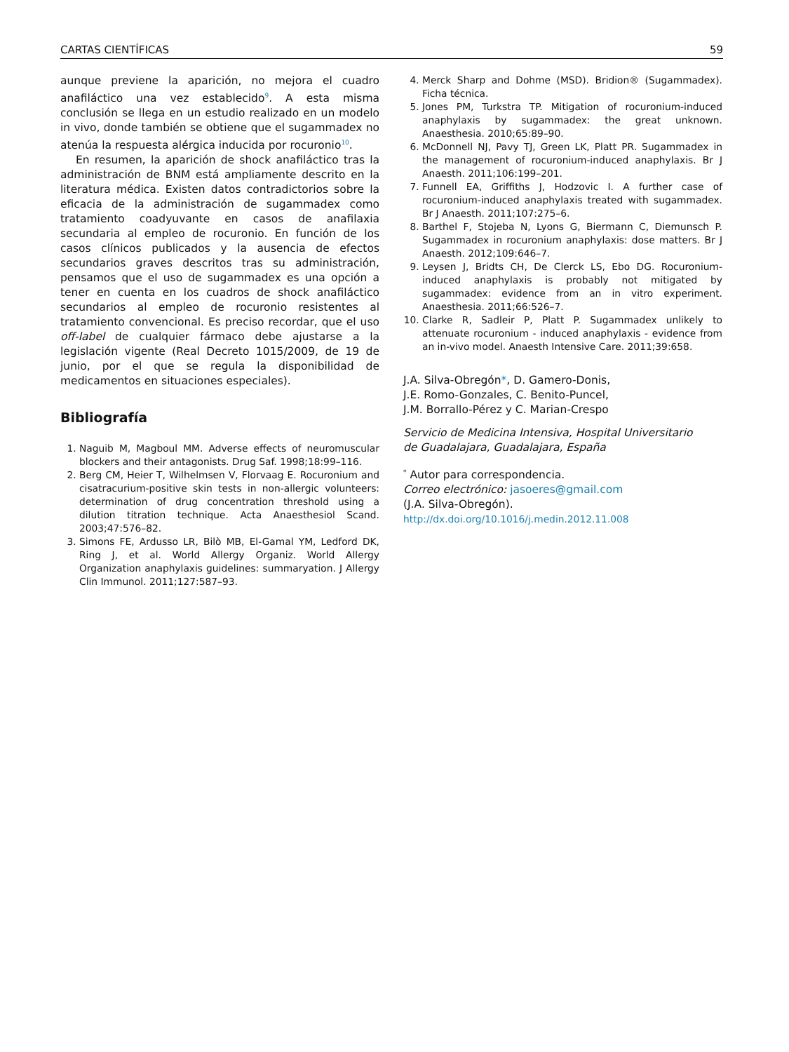CARTAS CIENTÍFICAS 59
aunque previene la aparición, no mejora el cuadro anafiláctico una vez establecido<sup>9</sup>. A esta misma conclusión se llega en un estudio realizado en un modelo in vivo, donde también se obtiene que el sugammadex no atenúa la respuesta alérgica inducida por rocuronio<sup>10</sup>.
En resumen, la aparición de shock anafiláctico tras la administración de BNM está ampliamente descrito en la literatura médica. Existen datos contradictorios sobre la eficacia de la administración de sugammadex como tratamiento coadyuvante en casos de anafilaxia secundaria al empleo de rocuronio. En función de los casos clínicos publicados y la ausencia de efectos secundarios graves descritos tras su administración, pensamos que el uso de sugammadex es una opción a tener en cuenta en los cuadros de shock anafiláctico secundarios al empleo de rocuronio resistentes al tratamiento convencional. Es preciso recordar, que el uso off-label de cualquier fármaco debe ajustarse a la legislación vigente (Real Decreto 1015/2009, de 19 de junio, por el que se regula la disponibilidad de medicamentos en situaciones especiales).
Bibliografía
1. Naguib M, Magboul MM. Adverse effects of neuromuscular blockers and their antagonists. Drug Saf. 1998;18:99–116.
2. Berg CM, Heier T, Wilhelmsen V, Florvaag E. Rocuronium and cisatracurium-positive skin tests in non-allergic volunteers: determination of drug concentration threshold using a dilution titration technique. Acta Anaesthesiol Scand. 2003;47:576–82.
3. Simons FE, Ardusso LR, Bilò MB, El-Gamal YM, Ledford DK, Ring J, et al. World Allergy Organiz. World Allergy Organization anaphylaxis guidelines: summaryation. J Allergy Clin Immunol. 2011;127:587–93.
4. Merck Sharp and Dohme (MSD). Bridion® (Sugammadex). Ficha técnica.
5. Jones PM, Turkstra TP. Mitigation of rocuronium-induced anaphylaxis by sugammadex: the great unknown. Anaesthesia. 2010;65:89–90.
6. McDonnell NJ, Pavy TJ, Green LK, Platt PR. Sugammadex in the management of rocuronium-induced anaphylaxis. Br J Anaesth. 2011;106:199–201.
7. Funnell EA, Griffiths J, Hodzovic I. A further case of rocuronium-induced anaphylaxis treated with sugammadex. Br J Anaesth. 2011;107:275–6.
8. Barthel F, Stojeba N, Lyons G, Biermann C, Diemunsch P. Sugammadex in rocuronium anaphylaxis: dose matters. Br J Anaesth. 2012;109:646–7.
9. Leysen J, Bridts CH, De Clerck LS, Ebo DG. Rocuronium-induced anaphylaxis is probably not mitigated by sugammadex: evidence from an in vitro experiment. Anaesthesia. 2011;66:526–7.
10. Clarke R, Sadleir P, Platt P. Sugammadex unlikely to attenuate rocuronium - induced anaphylaxis - evidence from an in-vivo model. Anaesth Intensive Care. 2011;39:658.
J.A. Silva-Obregón*, D. Gamero-Donis,
J.E. Romo-Gonzales, C. Benito-Puncel,
J.M. Borrallo-Pérez y C. Marian-Crespo
Servicio de Medicina Intensiva, Hospital Universitario
de Guadalajara, Guadalajara, España
<sup>*</sup> Autor para correspondencia.
Correo electrónico: jasoeres@gmail.com
(J.A. Silva-Obregón).
http://dx.doi.org/10.1016/j.medin.2012.11.008